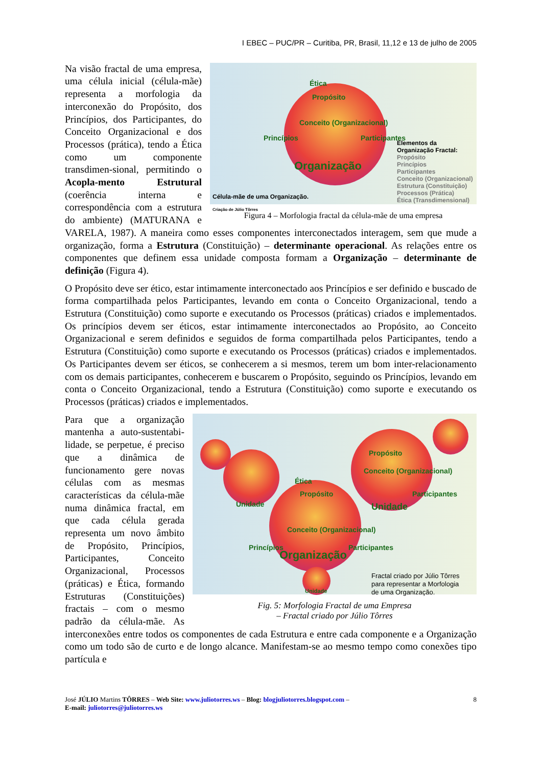I EBEC – PUC/PR – Curitiba, PR, Brasil, 11,12 e 13 de julho de 2005
Ética
Propósito
Conceito (Organizacional)
Princípios Participantes
Organização
Elementos da
Organização Fractal:
Propósito
Princípios
Participantes
Conceito (Organizacional)
Estrutura (Constituição)
Processos (Prática)
Ética (Transdimensional)
Célula-mãe de uma Organização.
Criação de Júlio Tôrres
Figura 4 – Morfologia fractal da célula-mãe de uma empresa
Na visão fractal de uma empresa, uma célula inicial (célula-mãe) representa a morfologia da interconexão do Propósito, dos Princípios, dos Participantes, do Conceito Organizacional e dos Processos (prática), tendo a Ética como um componente transdimen-sional, permitindo o Acopla-mento Estrutural (coerência interna e correspondência com a estrutura do ambiente) (MATURANA e VARELA, 1987). A maneira como esses componentes interconectados interagem, sem que mude a organização, forma a Estrutura (Constituição) – determinante operacional. As relações entre os componentes que definem essa unidade composta formam a Organização – determinante de definição (Figura 4).
O Propósito deve ser ético, estar intimamente interconectado aos Princípios e ser definido e buscado de forma compartilhada pelos Participantes, levando em conta o Conceito Organizacional, tendo a Estrutura (Constituição) como suporte e executando os Processos (práticas) criados e implementados. Os princípios devem ser éticos, estar intimamente interconectados ao Propósito, ao Conceito Organizacional e serem definidos e seguidos de forma compartilhada pelos Participantes, tendo a Estrutura (Constituição) como suporte e executando os Processos (práticas) criados e implementados. Os Participantes devem ser éticos, se conhecerem a si mesmos, terem um bom inter-relacionamento com os demais participantes, conhecerem e buscarem o Propósito, seguindo os Princípios, levando em conta o Conceito Organizacional, tendo a Estrutura (Constituição) como suporte e executando os Processos (práticas) criados e implementados.
Ética
Propósito
Conceito (Organizacional)
Princípios Participantes
Propósito
Conceito (Organizacional)
Participantes
Unidade Unidade
Organização
Unidade
Fractal criado por Júlio Tôrres
para representar a Morfologia
de uma Organização.
Fig. 5: Morfologia Fractal de uma Empresa
– Fractal criado por Júlio Tôrres
Para que a organização mantenha a auto-sustentabi-lidade, se perpetue, é preciso que a dinâmica de funcionamento gere novas células com as mesmas características da célula-mãe numa dinâmica fractal, em que cada célula gerada representa um novo âmbito de Propósito, Princípios, Participantes, Conceito Organizacional, Processos (práticas) e Ética, formando Estruturas (Constituições) fractais – com o mesmo padrão da célula-mãe. As interconexões entre todos os componentes de cada Estrutura e entre cada componente e a Organização como um todo são de curto e de longo alcance. Manifestam-se ao mesmo tempo como conexões tipo partícula e
José JÚLIO Martins TÔRRES – Web Site: www.juliotorres.ws – Blog: blogjuliotorres.blogspot.com –
E-mail: juliotorres@juliotorres.ws
8